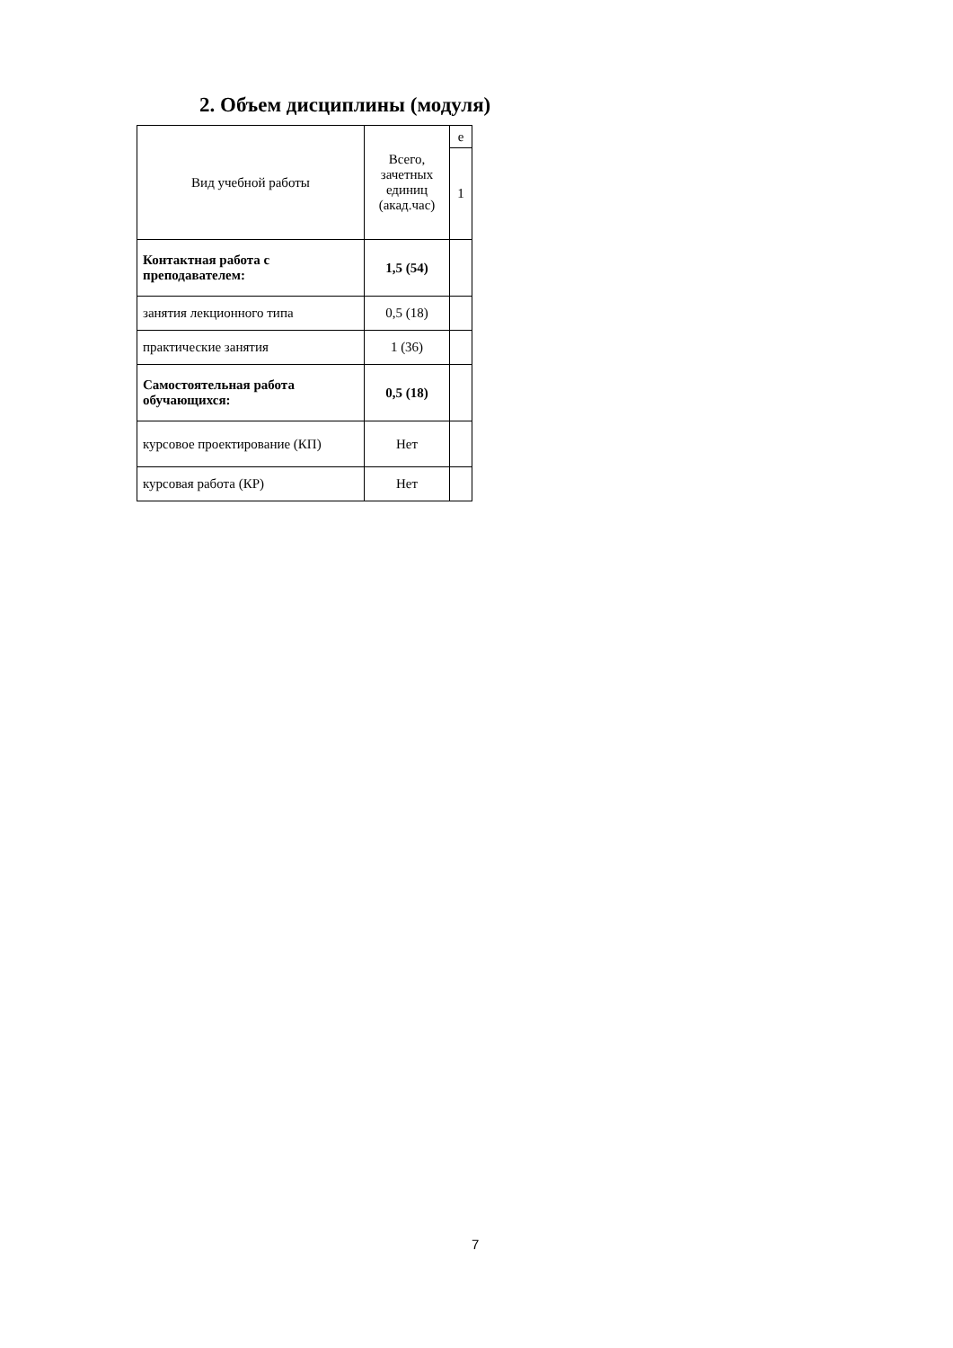2. Объем дисциплины (модуля)
| Вид учебной работы | Всего, зачетных единиц (акад.час) | е |
| --- | --- | --- |
| | | 1 |
| Контактная работа с преподавателем: | 1,5 (54) | |
| занятия лекционного типа | 0,5 (18) | |
| практические занятия | 1 (36) | |
| Самостоятельная работа обучающихся: | 0,5 (18) | |
| курсовое проектирование (КП) | Нет | |
| курсовая работа (КР) | Нет | |
7